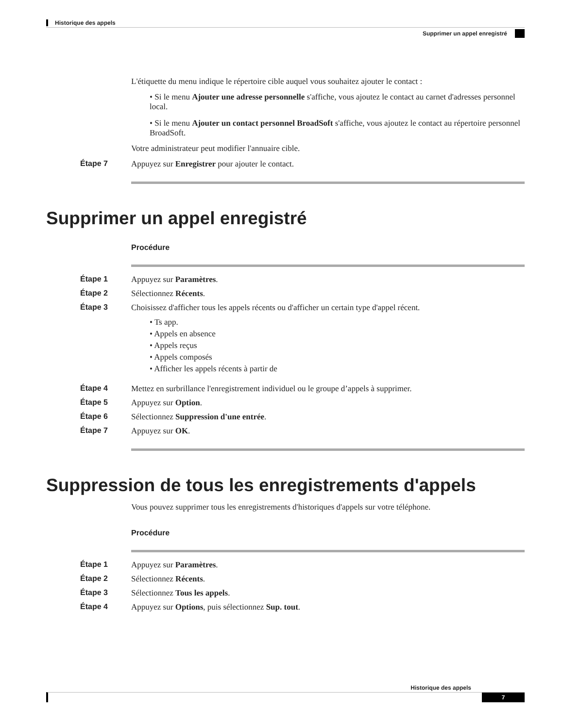Historique des appels
Supprimer un appel enregistré
L'étiquette du menu indique le répertoire cible auquel vous souhaitez ajouter le contact :
• Si le menu Ajouter une adresse personnelle s'affiche, vous ajoutez le contact au carnet d'adresses personnel local.
• Si le menu Ajouter un contact personnel BroadSoft s'affiche, vous ajoutez le contact au répertoire personnel BroadSoft.
Votre administrateur peut modifier l'annuaire cible.
Étape 7 Appuyez sur Enregistrer pour ajouter le contact.
Supprimer un appel enregistré
Procédure
Étape 1 Appuyez sur Paramètres.
Étape 2 Sélectionnez Récents.
Étape 3 Choisissez d'afficher tous les appels récents ou d'afficher un certain type d'appel récent.
• Ts app.
• Appels en absence
• Appels reçus
• Appels composés
• Afficher les appels récents à partir de
Étape 4 Mettez en surbrillance l'enregistrement individuel ou le groupe d’appels à supprimer.
Étape 5 Appuyez sur Option.
Étape 6 Sélectionnez Suppression d'une entrée.
Étape 7 Appuyez sur OK.
Suppression de tous les enregistrements d'appels
Vous pouvez supprimer tous les enregistrements d'historiques d'appels sur votre téléphone.
Procédure
Étape 1 Appuyez sur Paramètres.
Étape 2 Sélectionnez Récents.
Étape 3 Sélectionnez Tous les appels.
Étape 4 Appuyez sur Options, puis sélectionnez Sup. tout.
Historique des appels
7